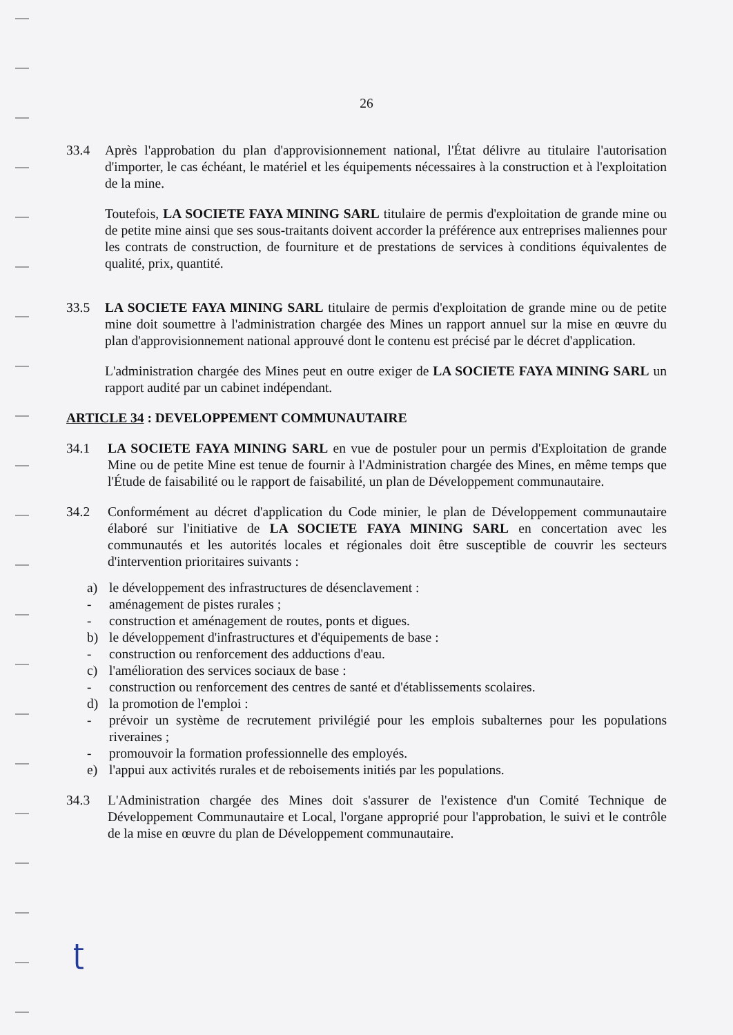26
33.4 Après l'approbation du plan d'approvisionnement national, l'État délivre au titulaire l'autorisation d'importer, le cas échéant, le matériel et les équipements nécessaires à la construction et à l'exploitation de la mine.
Toutefois, LA SOCIETE FAYA MINING SARL titulaire de permis d'exploitation de grande mine ou de petite mine ainsi que ses sous-traitants doivent accorder la préférence aux entreprises maliennes pour les contrats de construction, de fourniture et de prestations de services à conditions équivalentes de qualité, prix, quantité.
33.5 LA SOCIETE FAYA MINING SARL titulaire de permis d'exploitation de grande mine ou de petite mine doit soumettre à l'administration chargée des Mines un rapport annuel sur la mise en œuvre du plan d'approvisionnement national approuvé dont le contenu est précisé par le décret d'application.
L'administration chargée des Mines peut en outre exiger de LA SOCIETE FAYA MINING SARL un rapport audité par un cabinet indépendant.
ARTICLE 34 : DEVELOPPEMENT COMMUNAUTAIRE
34.1 LA SOCIETE FAYA MINING SARL en vue de postuler pour un permis d'Exploitation de grande Mine ou de petite Mine est tenue de fournir à l'Administration chargée des Mines, en même temps que l'Étude de faisabilité ou le rapport de faisabilité, un plan de Développement communautaire.
34.2 Conformément au décret d'application du Code minier, le plan de Développement communautaire élaboré sur l'initiative de LA SOCIETE FAYA MINING SARL en concertation avec les communautés et les autorités locales et régionales doit être susceptible de couvrir les secteurs d'intervention prioritaires suivants :
a) le développement des infrastructures de désenclavement :
- aménagement de pistes rurales ;
- construction et aménagement de routes, ponts et digues.
b) le développement d'infrastructures et d'équipements de base :
- construction ou renforcement des adductions d'eau.
c) l'amélioration des services sociaux de base :
- construction ou renforcement des centres de santé et d'établissements scolaires.
d) la promotion de l'emploi :
- prévoir un système de recrutement privilégié pour les emplois subalternes pour les populations riveraines ;
- promouvoir la formation professionnelle des employés.
e) l'appui aux activités rurales et de reboisements initiés par les populations.
34.3 L'Administration chargée des Mines doit s'assurer de l'existence d'un Comité Technique de Développement Communautaire et Local, l'organe approprié pour l'approbation, le suivi et le contrôle de la mise en œuvre du plan de Développement communautaire.
ʈ